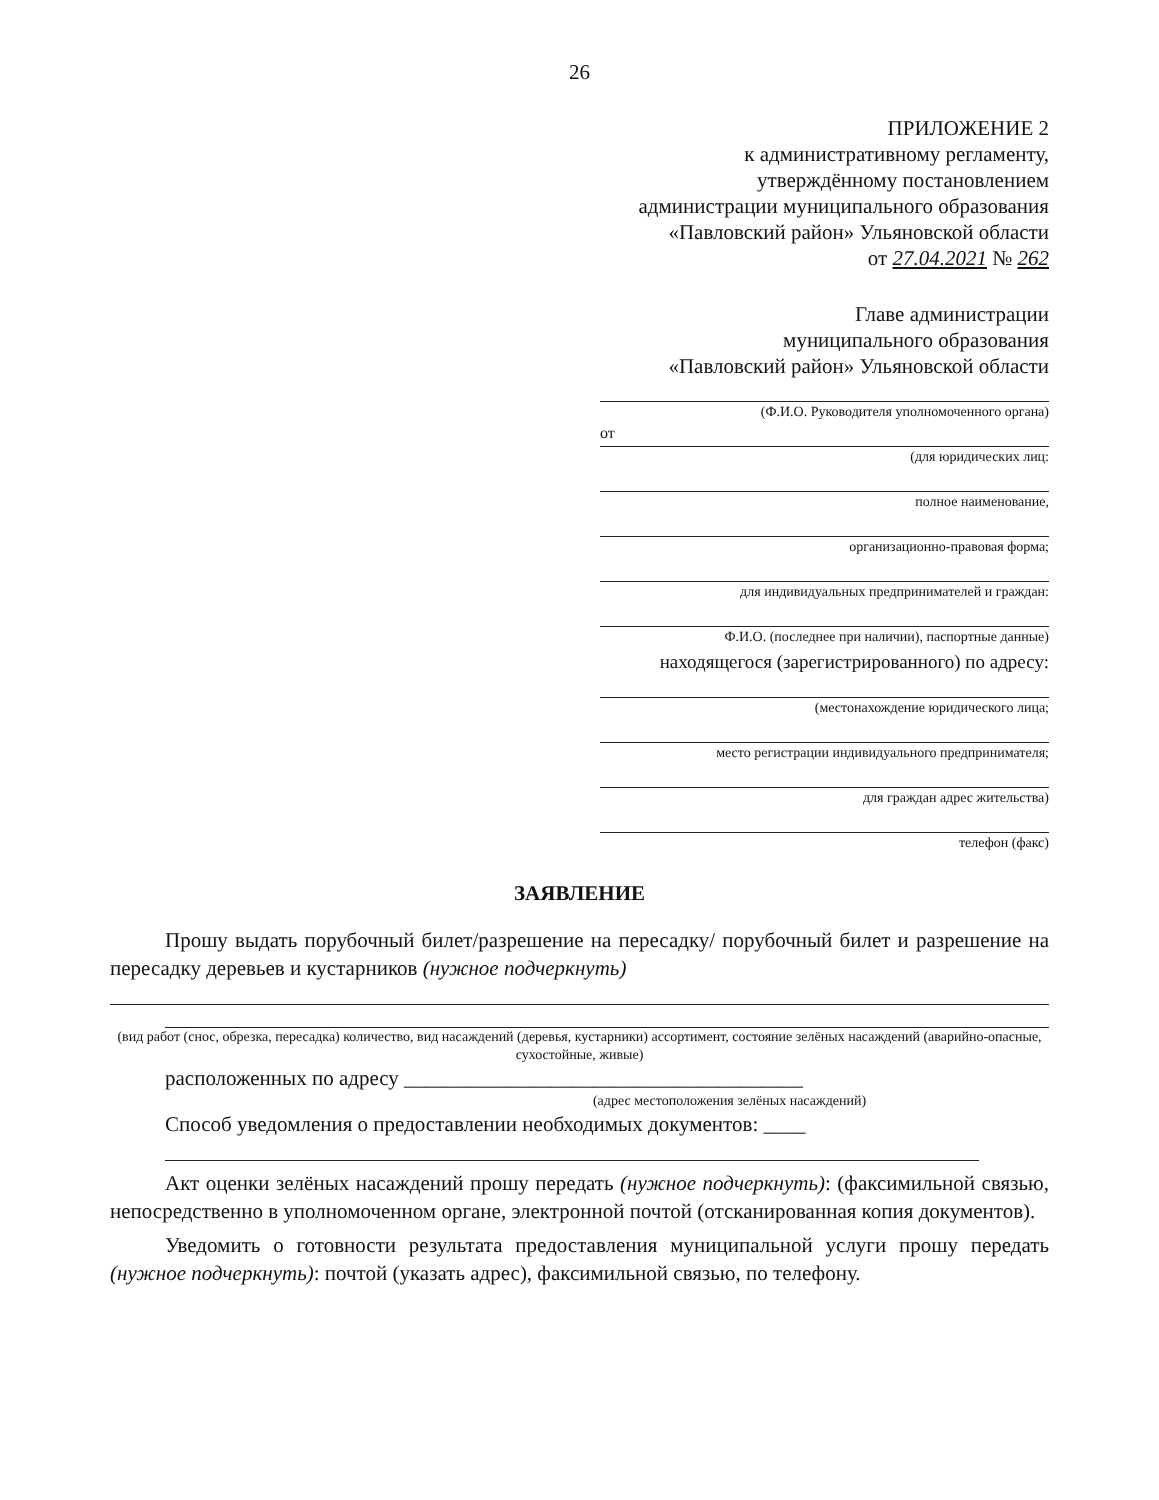26
ПРИЛОЖЕНИЕ 2
к административному регламенту,
утверждённому постановлением
администрации муниципального образования
«Павловский район» Ульяновской области
от 27.04.2021 № 262
Главе администрации
муниципального образования
«Павловский район» Ульяновской области
(Ф.И.О. Руководителя уполномоченного органа)
от
(для юридических лиц:
полное наименование,
организационно-правовая форма;
для индивидуальных предпринимателей и граждан:
Ф.И.О. (последнее при наличии), паспортные данные)
находящегося (зарегистрированного) по адресу:
(местонахождение юридического лица;
место регистрации индивидуального предпринимателя;
для граждан адрес жительства)
телефон (факс)
ЗАЯВЛЕНИЕ
Прошу выдать порубочный билет/разрешение на пересадку/ порубочный билет и разрешение на пересадку деревьев и кустарников (нужное подчеркнуть)
(вид работ (снос, обрезка, пересадка) количество, вид насаждений (деревья, кустарники) ассортимент, состояние зелёных насаждений (аварийно-опасные, сухостойные, живые)
расположенных по адресу ______________________________________
(адрес местоположения зелёных насаждений)
Способ уведомления о предоставлении необходимых документов: ____
Акт оценки зелёных насаждений прошу передать (нужное подчеркнуть): (факсимильной связью, непосредственно в уполномоченном органе, электронной почтой (отсканированная копия документов).
Уведомить о готовности результата предоставления муниципальной услуги прошу передать (нужное подчеркнуть): почтой (указать адрес), факсимильной связью, по телефону.